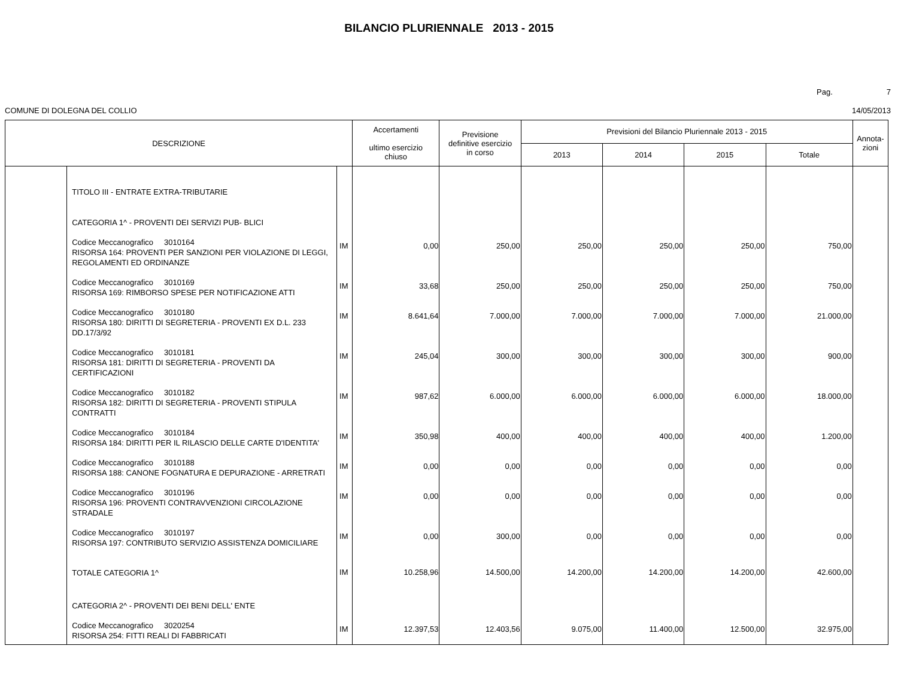BILANCIO PLURIENNALE 2013 - 2015
Pag. 7
COMUNE DI DOLEGNA DEL COLLIO 14/05/2013
| DESCRIZIONE | | | Accertamenti ultimo esercizio chiuso | Previsione definitive esercizio in corso | Previsioni del Bilancio Pluriennale 2013 - 2015 | | | | Annota- zioni |
| --- | --- | --- | --- | --- | --- | --- | --- | --- | --- |
| | | | | | 2013 | 2014 | 2015 | Totale | |
| | TITOLO III - ENTRATE EXTRA-TRIBUTARIE CATEGORIA 1^ - PROVENTI DEI SERVIZI PUB- BLICI | | | | | | | | |
| | Codice Meccanografico 3010164 RISORSA 164: PROVENTI PER SANZIONI PER VIOLAZIONE DI LEGGI, REGOLAMENTI ED ORDINANZE | IM | 0,00 | 250,00 | 250,00 | 250,00 | 250,00 | 750,00 | |
| | Codice Meccanografico 3010169 RISORSA 169: RIMBORSO SPESE PER NOTIFICAZIONE ATTI | IM | 33,68 | 250,00 | 250,00 | 250,00 | 250,00 | 750,00 | |
| | Codice Meccanografico 3010180 RISORSA 180: DIRITTI DI SEGRETERIA - PROVENTI EX D.L. 233 DD.17/3/92 | IM | 8.641,64 | 7.000,00 | 7.000,00 | 7.000,00 | 7.000,00 | 21.000,00 | |
| | Codice Meccanografico 3010181 RISORSA 181: DIRITTI DI SEGRETERIA - PROVENTI DA CERTIFICAZIONI | IM | 245,04 | 300,00 | 300,00 | 300,00 | 300,00 | 900,00 | |
| | Codice Meccanografico 3010182 RISORSA 182: DIRITTI DI SEGRETERIA - PROVENTI STIPULA CONTRATTI | IM | 987,62 | 6.000,00 | 6.000,00 | 6.000,00 | 6.000,00 | 18.000,00 | |
| | Codice Meccanografico 3010184 RISORSA 184: DIRITTI PER IL RILASCIO DELLE CARTE D'IDENTITA' | IM | 350,98 | 400,00 | 400,00 | 400,00 | 400,00 | 1.200,00 | |
| | Codice Meccanografico 3010188 RISORSA 188: CANONE FOGNATURA E DEPURAZIONE - ARRETRATI | IM | 0,00 | 0,00 | 0,00 | 0,00 | 0,00 | 0,00 | |
| | Codice Meccanografico 3010196 RISORSA 196: PROVENTI CONTRAVVENZIONI CIRCOLAZIONE STRADALE | IM | 0,00 | 0,00 | 0,00 | 0,00 | 0,00 | 0,00 | |
| | Codice Meccanografico 3010197 RISORSA 197: CONTRIBUTO SERVIZIO ASSISTENZA DOMICILIARE | IM | 0,00 | 300,00 | 0,00 | 0,00 | 0,00 | 0,00 | |
| | TOTALE CATEGORIA 1^ | IM | 10.258,96 | 14.500,00 | 14.200,00 | 14.200,00 | 14.200,00 | 42.600,00 | |
| | CATEGORIA 2^ - PROVENTI DEI BENI DELL' ENTE | | | | | | | | |
| | Codice Meccanografico 3020254 RISORSA 254: FITTI REALI DI FABBRICATI | IM | 12.397,53 | 12.403,56 | 9.075,00 | 11.400,00 | 12.500,00 | 32.975,00 | |